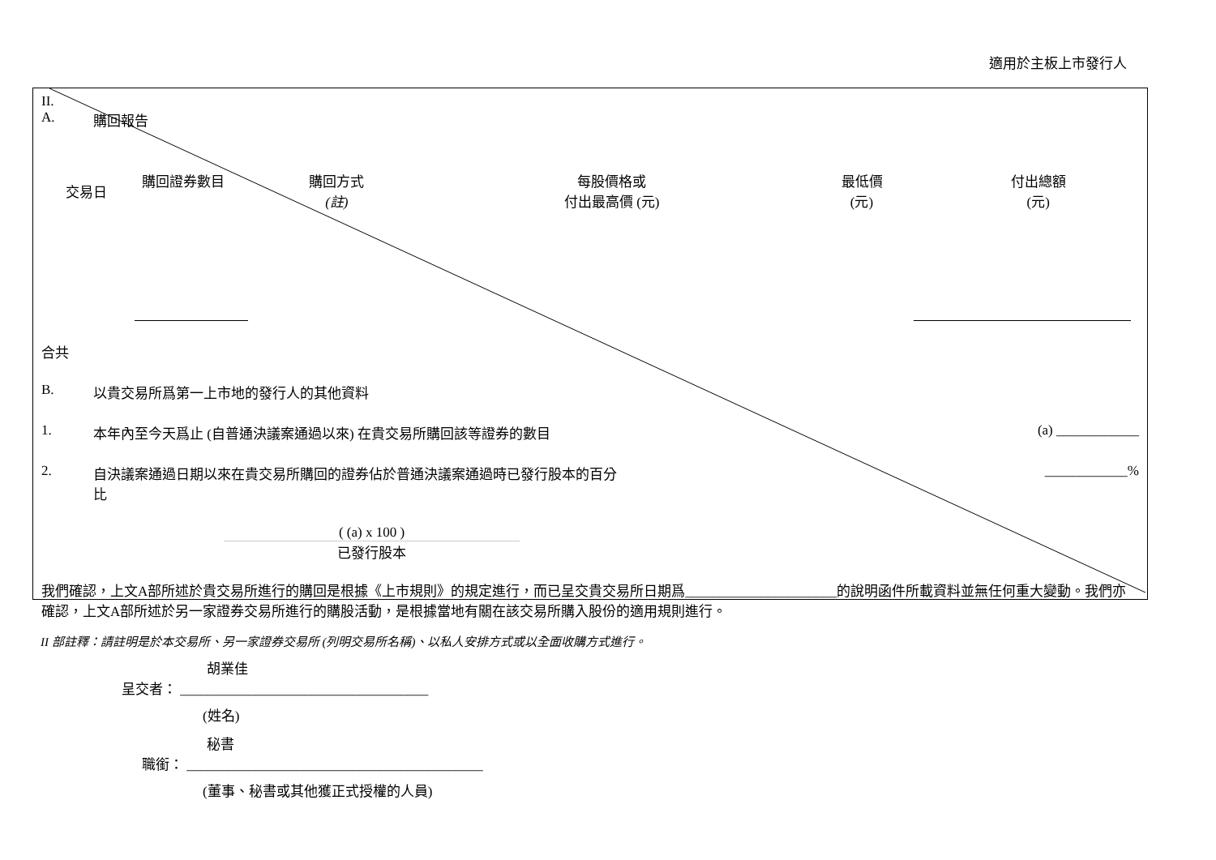適用於主板上市發行人
II.
A. 購回報告
| 交易日 | 購回證券數目 | 購回方式 (註) | 每股價格或 付出最高價 (元) | 最低價 (元) | 付出總額 (元) |
| --- | --- | --- | --- | --- | --- |
合共
B. 以貴交易所爲第一上市地的發行人的其他資料
1. 本年內至今天爲止 (自普通決議案通過以來) 在貴交易所購回該等證券的數目 (a) ____________
2. 自決議案通過日期以來在貴交易所購回的證券佔於普通決議案通過時已發行股本的百分
比 ____________%
( (a) x 100 )
已發行股本
我們確認，上文A部所述於貴交易所進行的購回是根據《上市規則》的規定進行，而已呈交貴交易所日期爲______________________的說明函件所載資料並無任何重大變動。我們亦確認，上文A部所述於另一家證券交易所進行的購股活動，是根據當地有關在該交易所購入股份的適用規則進行。
II 部註釋：請註明是於本交易所、另一家證券交易所 (列明交易所名稱)、以私人安排方式或以全面收購方式進行。
胡業佳
呈交者： ____________________________________
(姓名)
秘書
職銜： ___________________________________________
(董事、秘書或其他獲正式授權的人員)